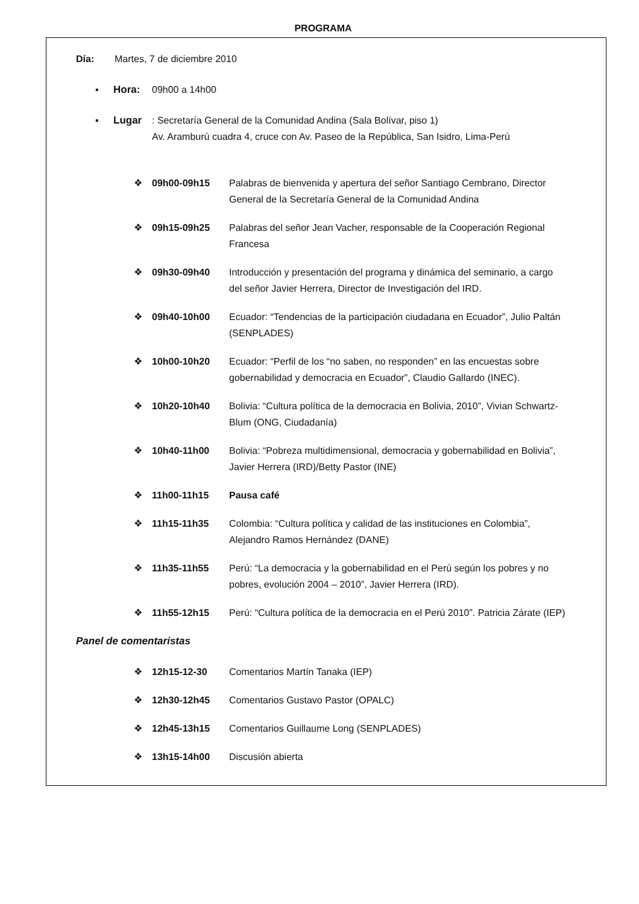PROGRAMA
Día: Martes, 7 de diciembre 2010
▪ Hora: 09h00 a 14h00
▪ Lugar: Secretaría General de la Comunidad Andina (Sala Bolívar, piso 1)
Av. Aramburú cuadra 4, cruce con Av. Paseo de la República, San Isidro, Lima-Perú
❖ 09h00-09h15 Palabras de bienvenida y apertura del señor Santiago Cembrano, Director General de la Secretaría General de la Comunidad Andina
❖ 09h15-09h25 Palabras del señor Jean Vacher, responsable de la Cooperación Regional Francesa
❖ 09h30-09h40 Introducción y presentación del programa y dinámica del seminario, a cargo del señor Javier Herrera, Director de Investigación del IRD.
❖ 09h40-10h00 Ecuador: “Tendencias de la participación ciudadana en Ecuador”, Julio Paltán (SENPLADES)
❖ 10h00-10h20 Ecuador: “Perfil de los “no saben, no responden” en las encuestas sobre gobernabilidad y democracia en Ecuador”, Claudio Gallardo (INEC).
❖ 10h20-10h40 Bolivia: “Cultura política de la democracia en Bolivia, 2010”, Vivian Schwartz-Blum (ONG, Ciudadanía)
❖ 10h40-11h00 Bolivia: “Pobreza multidimensional, democracia y gobernabilidad en Bolivia”, Javier Herrera (IRD)/Betty Pastor (INE)
❖ 11h00-11h15 Pausa café
❖ 11h15-11h35 Colombia: “Cultura política y calidad de las instituciones en Colombia”, Alejandro Ramos Hernández (DANE)
❖ 11h35-11h55 Perú: “La democracia y la gobernabilidad en el Perú según los pobres y no pobres, evolución 2004 – 2010”, Javier Herrera (IRD).
❖ 11h55-12h15 Perú: “Cultura política de la democracia en el Perú 2010”. Patricia Zárate (IEP)
Panel de comentaristas
❖ 12h15-12-30 Comentarios Martín Tanaka (IEP)
❖ 12h30-12h45 Comentarios Gustavo Pastor (OPALC)
❖ 12h45-13h15 Comentarios Guillaume Long (SENPLADES)
❖ 13h15-14h00 Discusión abierta